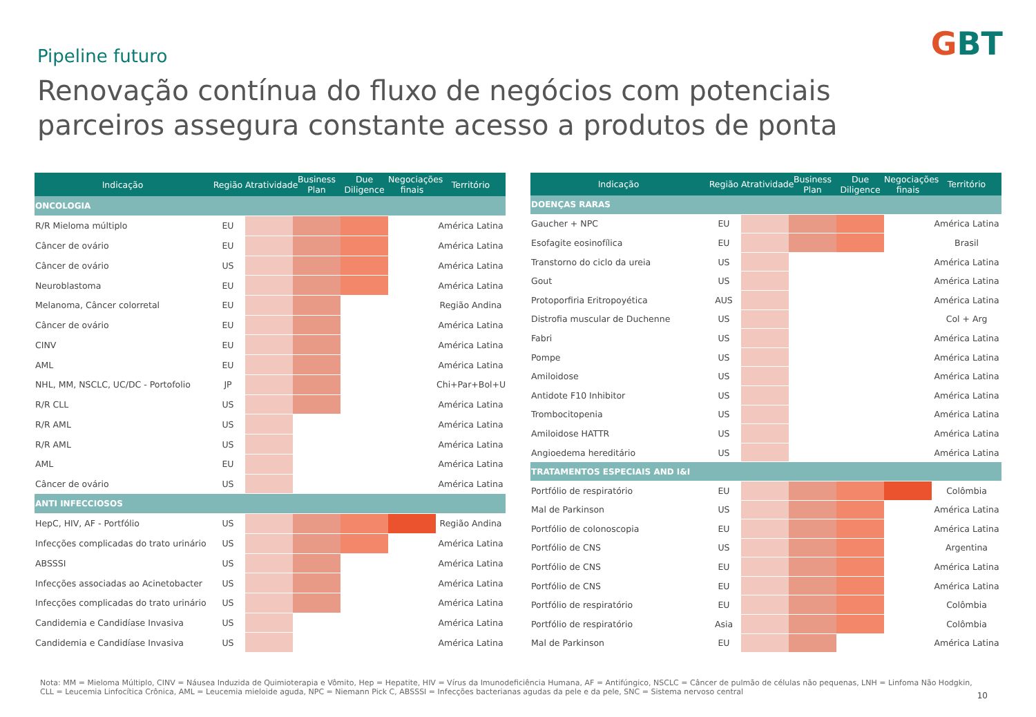GBT Pipeline futuro
Renovação contínua do fluxo de negócios com potenciais parceiros assegura constante acesso a produtos de ponta
| Indicação | Região | Atratividade | Business Plan | Due Diligence | Negociações finais | Território |
| --- | --- | --- | --- | --- | --- | --- |
| ONCOLOGIA | | | | | | |
| R/R Mieloma múltiplo | EU | | | | | América Latina |
| Câncer de ovário | EU | | | | | América Latina |
| Câncer de ovário | US | | | | | América Latina |
| Neuroblastoma | EU | | | | | América Latina |
| Melanoma, Câncer colorretal | EU | | | | | Região Andina |
| Câncer de ovário | EU | | | | | América Latina |
| CINV | EU | | | | | América Latina |
| AML | EU | | | | | América Latina |
| NHL, MM, NSCLC, UC/DC - Portofolio | JP | | | | | Chi+Par+Bol+Uy |
| R/R CLL | US | | | | | América Latina |
| R/R AML | US | | | | | América Latina |
| R/R AML | US | | | | | América Latina |
| AML | EU | | | | | América Latina |
| Câncer de ovário | US | | | | | América Latina |
| ANTI INFECCIOSOS | | | | | | |
| HepC, HIV, AF - Portfólio | US | | | | | Região Andina |
| Infecções complicadas do trato urinário | US | | | | | América Latina |
| ABSSSI | US | | | | | América Latina |
| Infecções associadas ao Acinetobacter | US | | | | | América Latina |
| Infecções complicadas do trato urinário | US | | | | | América Latina |
| Candidemia e Candidíase Invasiva | US | | | | | América Latina |
| Candidemia e Candidíase Invasiva | US | | | | | América Latina |
| Indicação | Região | Atratividade | Business Plan | Due Diligence | Negociações finais | Território |
| --- | --- | --- | --- | --- | --- | --- |
| DOENÇAS RARAS | | | | | | |
| Gaucher + NPC | EU | | | | | América Latina |
| Esofagite eosinofílica | EU | | | | | Brasil |
| Transtorno do ciclo da ureia | US | | | | | América Latina |
| Gout | US | | | | | América Latina |
| Protoporfiria Eritropoyética | AUS | | | | | América Latina |
| Distrofia muscular de Duchenne | US | | | | | Col + Arg |
| Fabri | US | | | | | América Latina |
| Pompe | US | | | | | América Latina |
| Amiloidose | US | | | | | América Latina |
| Antidote F10 Inhibitor | US | | | | | América Latina |
| Trombocitopenia | US | | | | | América Latina |
| Amiloidose HATTR | US | | | | | América Latina |
| Angioedema hereditário | US | | | | | América Latina |
| TRATAMENTOS ESPECIAIS AND I&I | | | | | | |
| Portfólio de respiratório | EU | | | | | Colômbia |
| Mal de Parkinson | US | | | | | América Latina |
| Portfólio de colonoscopia | EU | | | | | América Latina |
| Portfólio de CNS | US | | | | | Argentina |
| Portfólio de CNS | EU | | | | | América Latina |
| Portfólio de CNS | EU | | | | | América Latina |
| Portfólio de respiratório | EU | | | | | Colômbia |
| Portfólio de respiratório | Asia | | | | | Colômbia |
| Mal de Parkinson | EU | | | | | América Latina |
Nota: MM = Mieloma Múltiplo, CINV = Náusea Induzida de Quimioterapia e Vômito, Hep = Hepatite, HIV = Vírus da Imunodeficiência Humana, AF = Antifúngico, NSCLC = Câncer de pulmão de células não pequenas, LNH = Linfoma Não Hodgkin, CLL = Leucemia Linfocítica Crônica, AML = Leucemia mieloide aguda, NPC = Niemann Pick C, ABSSSI = Infecções bacterianas agudas da pele e da pele, SNC = Sistema nervoso central
10